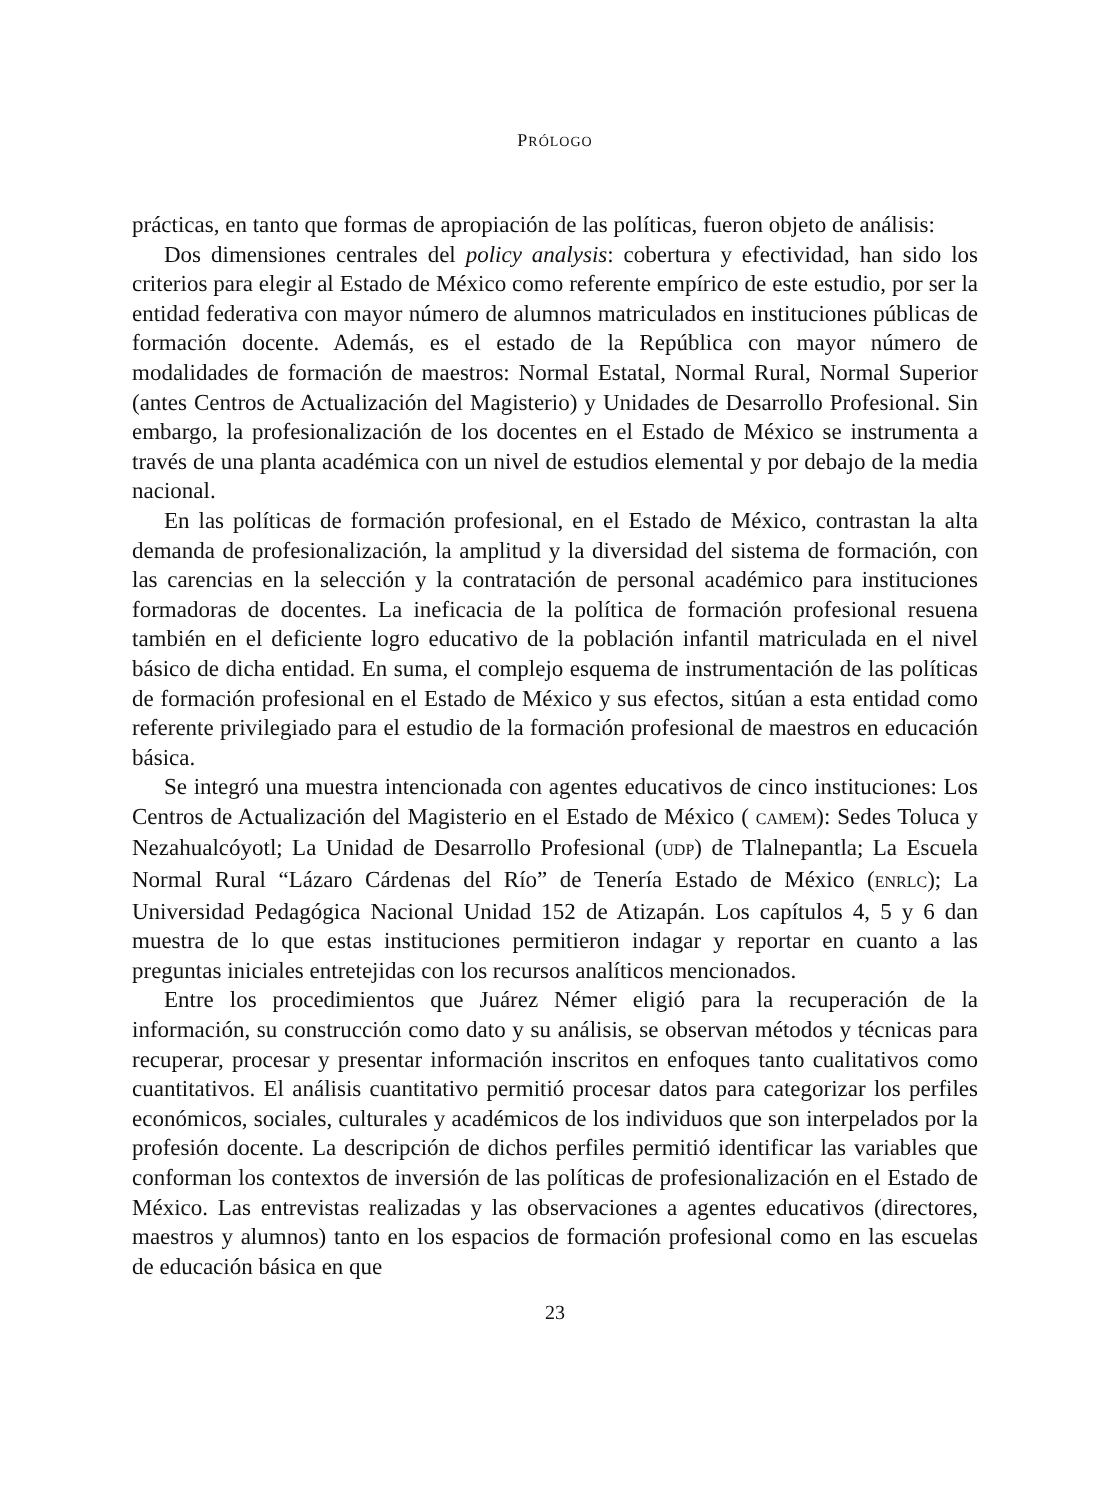PRÓLOGO
prácticas, en tanto que formas de apropiación de las políticas, fueron objeto de análisis:
Dos dimensiones centrales del policy analysis: cobertura y efectividad, han sido los criterios para elegir al Estado de México como referente empírico de este estudio, por ser la entidad federativa con mayor número de alumnos matriculados en instituciones públicas de formación docente. Además, es el estado de la República con mayor número de modalidades de formación de maestros: Normal Estatal, Normal Rural, Normal Superior (antes Centros de Actualización del Magisterio) y Unidades de Desarrollo Profesional. Sin embargo, la profesionalización de los docentes en el Estado de México se instrumenta a través de una planta académica con un nivel de estudios elemental y por debajo de la media nacional.
En las políticas de formación profesional, en el Estado de México, contrastan la alta demanda de profesionalización, la amplitud y la diversidad del sistema de formación, con las carencias en la selección y la contratación de personal académico para instituciones formadoras de docentes. La ineficacia de la política de formación profesional resuena también en el deficiente logro educativo de la población infantil matriculada en el nivel básico de dicha entidad. En suma, el complejo esquema de instrumentación de las políticas de formación profesional en el Estado de México y sus efectos, sitúan a esta entidad como referente privilegiado para el estudio de la formación profesional de maestros en educación básica.
Se integró una muestra intencionada con agentes educativos de cinco instituciones: Los Centros de Actualización del Magisterio en el Estado de México ( CAMEM): Sedes Toluca y Nezahualcóyotl; La Unidad de Desarrollo Profesional (UDP) de Tlalnepantla; La Escuela Normal Rural “Lázaro Cárdenas del Río” de Tenería Estado de México (ENRLC); La Universidad Pedagógica Nacional Unidad 152 de Atizapán. Los capítulos 4, 5 y 6 dan muestra de lo que estas instituciones permitieron indagar y reportar en cuanto a las preguntas iniciales entretejidas con los recursos analíticos mencionados.
Entre los procedimientos que Juárez Némer eligió para la recuperación de la información, su construcción como dato y su análisis, se observan métodos y técnicas para recuperar, procesar y presentar información inscritos en enfoques tanto cualitativos como cuantitativos. El análisis cuantitativo permitió procesar datos para categorizar los perfiles económicos, sociales, culturales y académicos de los individuos que son interpelados por la profesión docente. La descripción de dichos perfiles permitió identificar las variables que conforman los contextos de inversión de las políticas de profesionalización en el Estado de México. Las entrevistas realizadas y las observaciones a agentes educativos (directores, maestros y alumnos) tanto en los espacios de formación profesional como en las escuelas de educación básica en que
23